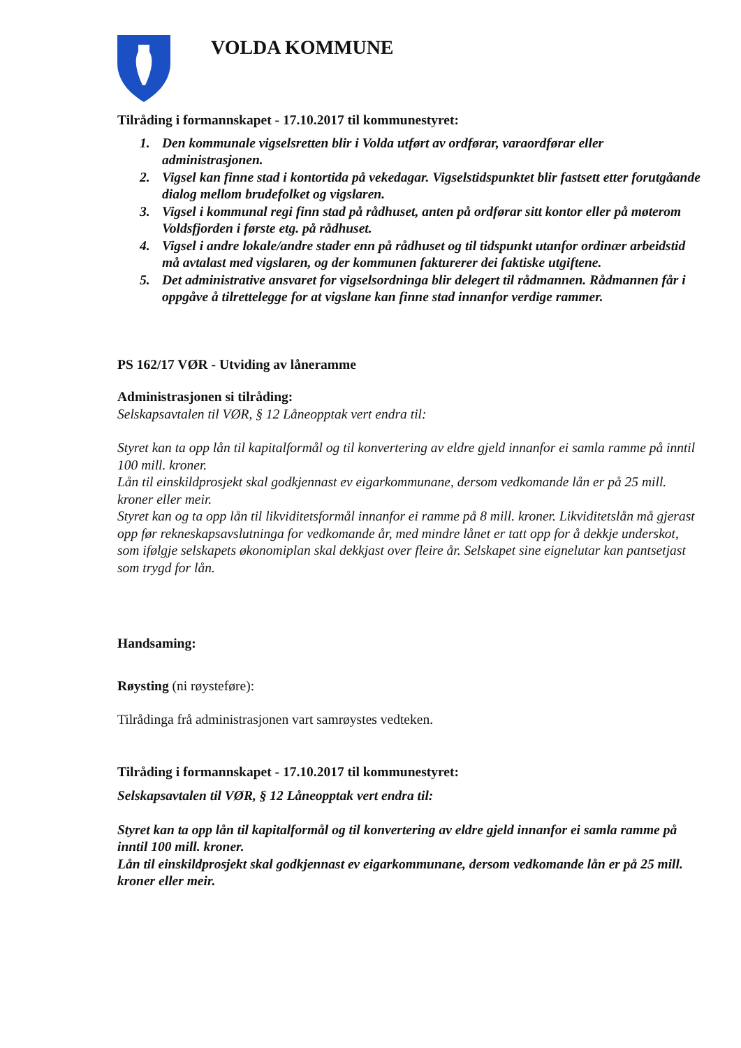VOLDA KOMMUNE
Tilråding i formannskapet - 17.10.2017 til kommunestyret:
1. Den kommunale vigselsretten blir i Volda utført av ordførar, varaordførar eller administrasjonen.
2. Vigsel kan finne stad i kontortida på vekedagar. Vigselstidspunktet blir fastsett etter forutgåande dialog mellom brudefolket og vigslaren.
3. Vigsel i kommunal regi finn stad på rådhuset, anten på ordførar sitt kontor eller på møterom Voldsfjorden i første etg. på rådhuset.
4. Vigsel i andre lokale/andre stader enn på rådhuset og til tidspunkt utanfor ordinær arbeidstid må avtalast med vigslaren, og der kommunen fakturerer dei faktiske utgiftene.
5. Det administrative ansvaret for vigselsordninga blir delegert til rådmannen. Rådmannen får i oppgåve å tilrettelegge for at vigslane kan finne stad innanfor verdige rammer.
PS 162/17 VØR - Utviding av låneramme
Administrasjonen si tilråding:
Selskapsavtalen til VØR, § 12 Låneopptak vert endra til:
Styret kan ta opp lån til kapitalformål og til konvertering av eldre gjeld innanfor ei samla ramme på inntil 100 mill. kroner.
Lån til einskildprosjekt skal godkjennast ev eigarkommunane, dersom vedkomande lån er på 25 mill. kroner eller meir.
Styret kan og ta opp lån til likviditetsformål innanfor ei ramme på 8 mill. kroner. Likviditetslån må gjerast opp før rekneskapsavslutninga for vedkomande år, med mindre lånet er tatt opp for å dekkje underskot, som ifølgje selskapets økonomiplan skal dekkjast over fleire år. Selskapet sine eignelutar kan pantsetjast som trygd for lån.
Handsaming:
Røysting (ni røysteføre):
Tilrådinga frå administrasjonen vart samrøystes vedteken.
Tilråding i formannskapet - 17.10.2017 til kommunestyret:
Selskapsavtalen til VØR, § 12 Låneopptak vert endra til:
Styret kan ta opp lån til kapitalformål og til konvertering av eldre gjeld innanfor ei samla ramme på inntil 100 mill. kroner.
Lån til einskildprosjekt skal godkjennast ev eigarkommunane, dersom vedkomande lån er på 25 mill. kroner eller meir.